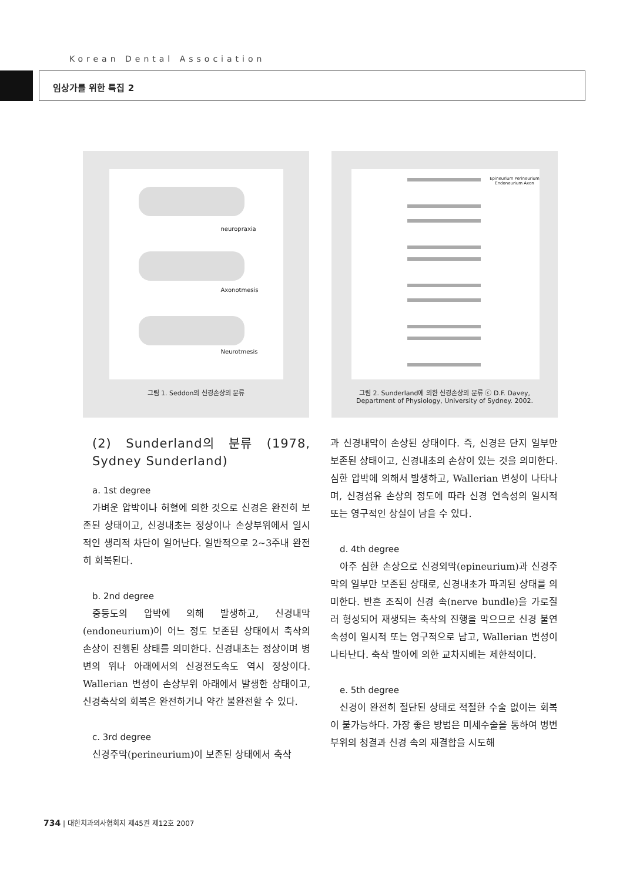Korean Dental Association
임상가를 위한 특집 2
neuropraxia
Axonotmesis
Neurotmesis
그림 1. Seddon의 신경손상의 분류
Epineurium Perineurium Endoneurium Axon
그림 2. Sunderland에 의한 신경손상의 분류 ⓒ D.F. Davey,
Department of Physiology, University of Sydney. 2002.
(2) Sunderland의 분류 (1978, Sydney Sunderland)
a. 1st degree
가벼운 압박이나 허혈에 의한 것으로 신경은 완전히 보존된 상태이고, 신경내초는 정상이나 손상부위에서 일시적인 생리적 차단이 일어난다. 일반적으로 2~3주내 완전히 회복된다.
b. 2nd degree
중등도의 압박에 의해 발생하고, 신경내막(endoneurium)이 어느 정도 보존된 상태에서 축삭의 손상이 진행된 상태를 의미한다. 신경내초는 정상이며 병변의 위나 아래에서의 신경전도속도 역시 정상이다. Wallerian 변성이 손상부위 아래에서 발생한 상태이고, 신경축삭의 회복은 완전하거나 약간 불완전할 수 있다.
c. 3rd degree
신경주막(perineurium)이 보존된 상태에서 축삭
과 신경내막이 손상된 상태이다. 즉, 신경은 단지 일부만 보존된 상태이고, 신경내초의 손상이 있는 것을 의미한다. 심한 압박에 의해서 발생하고, Wallerian 변성이 나타나며, 신경섬유 손상의 정도에 따라 신경 연속성의 일시적 또는 영구적인 상실이 남을 수 있다.
d. 4th degree
아주 심한 손상으로 신경외막(epineurium)과 신경주막의 일부만 보존된 상태로, 신경내초가 파괴된 상태를 의미한다. 반흔 조직이 신경 속(nerve bundle)을 가로질러 형성되어 재생되는 축삭의 진행을 막으므로 신경 불연속성이 일시적 또는 영구적으로 남고, Wallerian 변성이 나타난다. 축삭 발아에 의한 교차지배는 제한적이다.
e. 5th degree
신경이 완전히 절단된 상태로 적절한 수술 없이는 회복이 불가능하다. 가장 좋은 방법은 미세수술을 통하여 병변 부위의 청결과 신경 속의 재결합을 시도해
734 | 대한치과의사협회지 제45권 제12호 2007